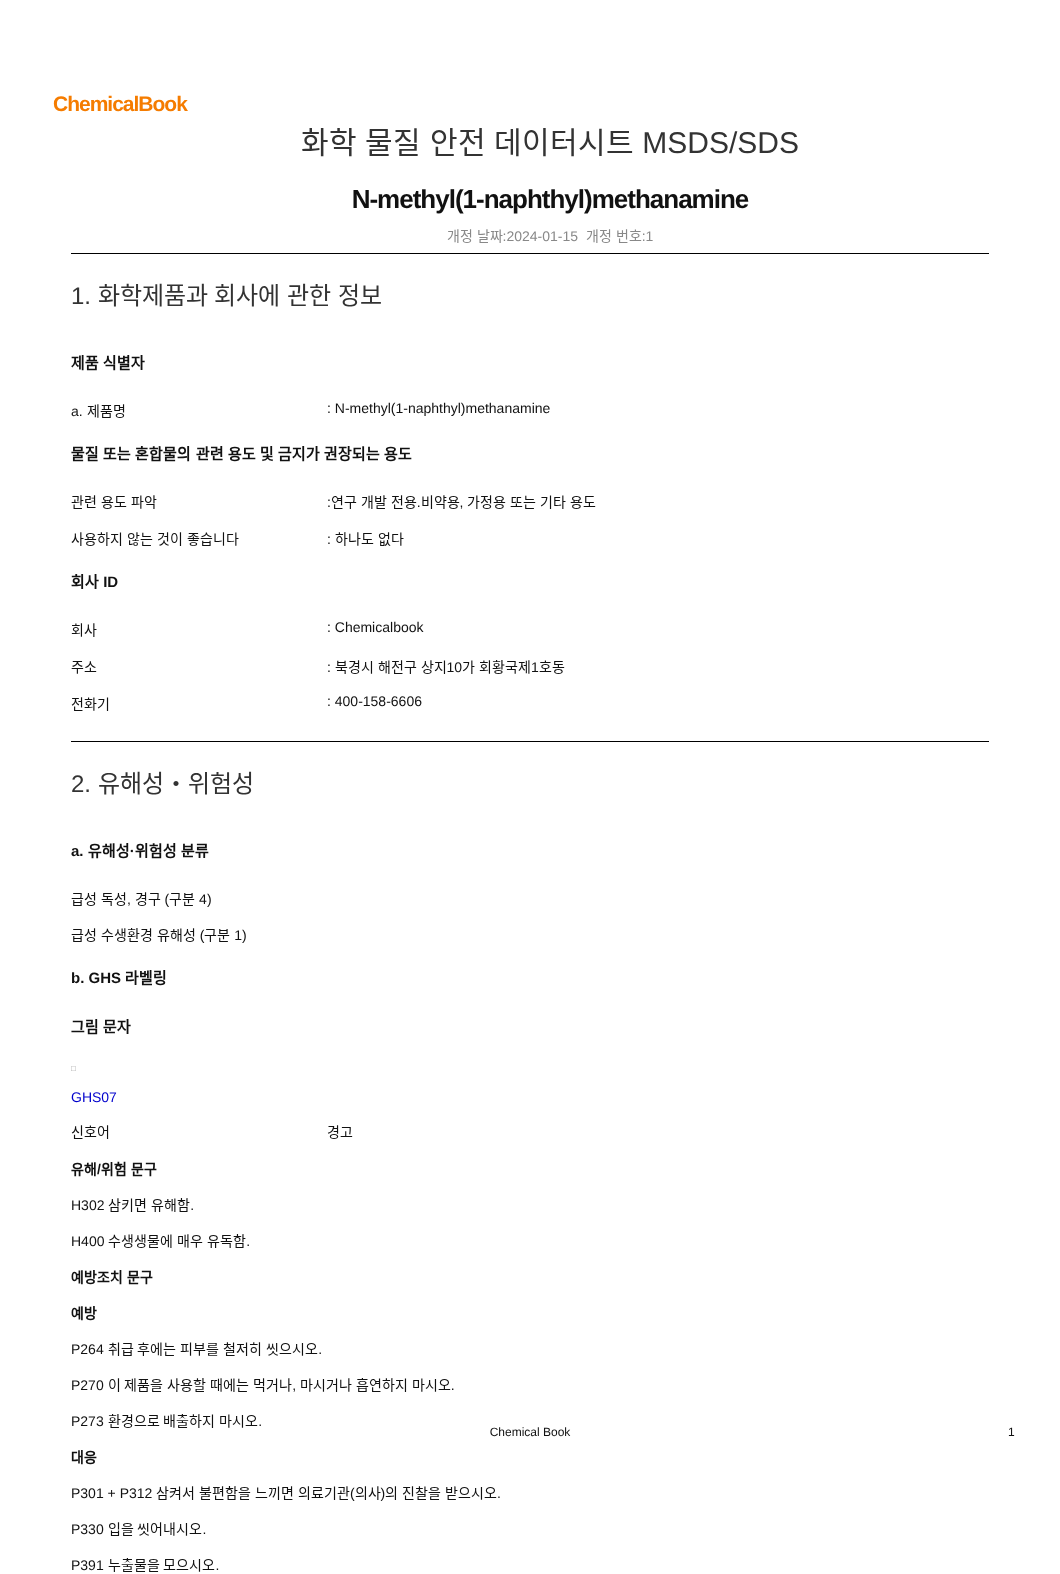ChemicalBook
화학 물질 안전 데이터시트 MSDS/SDS
N-methyl(1-naphthyl)methanamine
개정 날짜:2024-01-15 개정 번호:1
1. 화학제품과 회사에 관한 정보
제품 식별자
a. 제품명: N-methyl(1-naphthyl)methanamine
물질 또는 혼합물의 관련 용도 및 금지가 권장되는 용도
관련 용도 파악:연구 개발 전용.비약용, 가정용 또는 기타 용도
사용하지 않는 것이 좋습니다: 하나도 없다
회사 ID
회사: Chemicalbook
주소: 북경시 해전구 상지10가 회황국제1호동
전화기: 400-158-6606
2. 유해성・위험성
a. 유해성·위험성 분류
급성 독성, 경구 (구분 4)
급성 수생환경 유해성 (구분 1)
b. GHS 라벨링
그림 문자
□
GHS07
신호어 경고
유해/위험 문구
H302 삼키면 유해함.
H400 수생생물에 매우 유독함.
예방조치 문구
예방
P264 취급 후에는 피부를 철저히 씻으시오.
P270 이 제품을 사용할 때에는 먹거나, 마시거나 흡연하지 마시오.
P273 환경으로 배출하지 마시오.
대응
P301 + P312 삼켜서 불편함을 느끼면 의료기관(의사)의 진찰을 받으시오.
P330 입을 씻어내시오.
P391 누출물을 모으시오.
Chemical Book 1